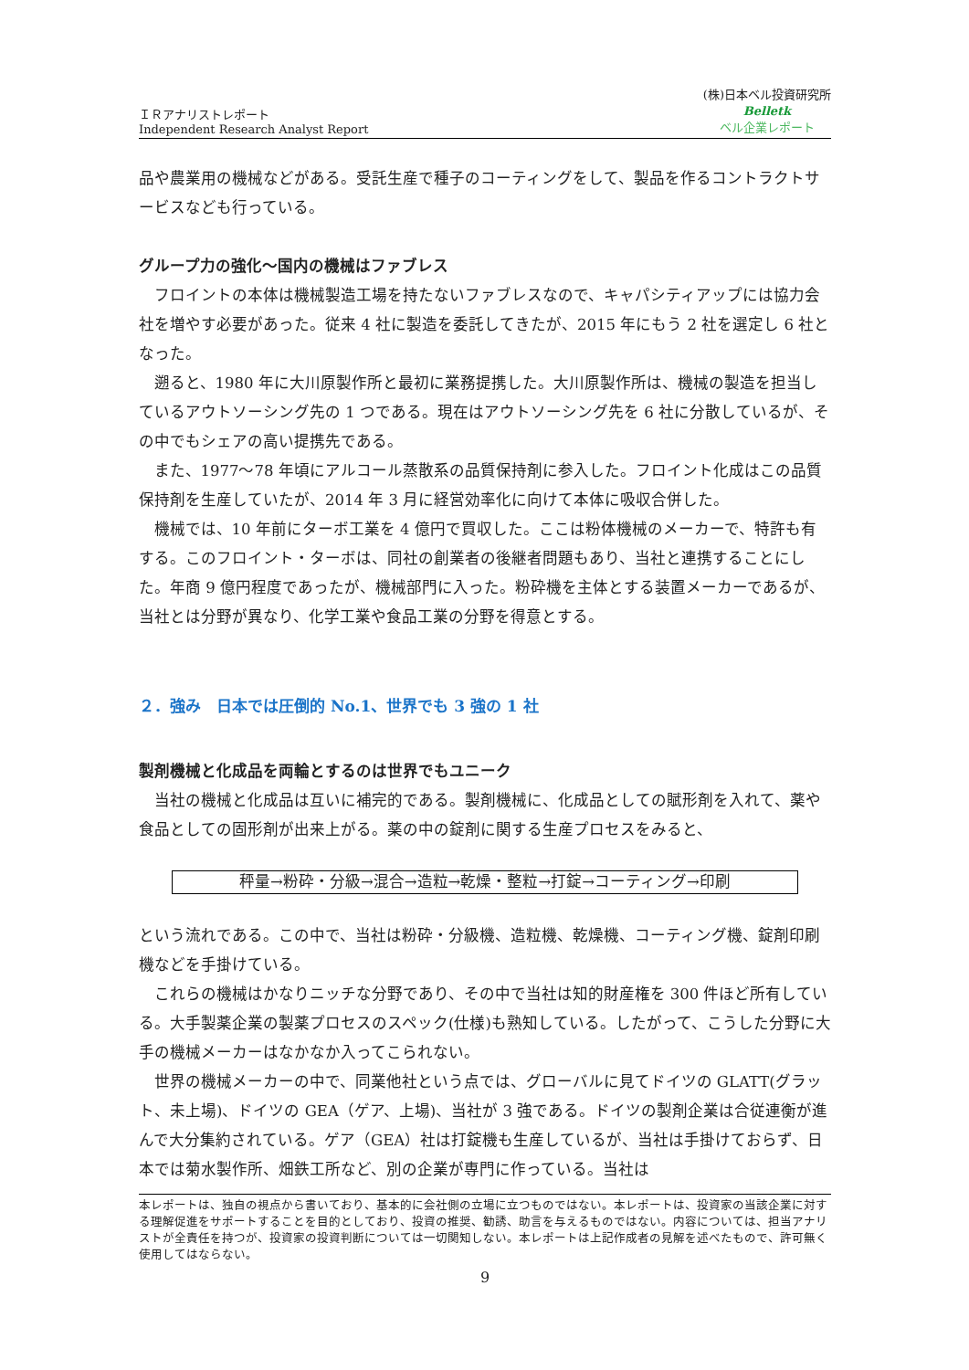ＩＲアナリストレポート
Independent Research Analyst Report
(株)日本ベル投資研究所
Belletk
ベル企業レポート
品や農業用の機械などがある。受託生産で種子のコーティングをして、製品を作るコントラクトサービスなども行っている。
グループ力の強化～国内の機械はファブレス
フロイントの本体は機械製造工場を持たないファブレスなので、キャパシティアップには協力会社を増やす必要があった。従来 4 社に製造を委託してきたが、2015 年にもう 2 社を選定し 6 社となった。
遡ると、1980 年に大川原製作所と最初に業務提携した。大川原製作所は、機械の製造を担当しているアウトソーシング先の 1 つである。現在はアウトソーシング先を 6 社に分散しているが、その中でもシェアの高い提携先である。
また、1977～78 年頃にアルコール蒸散系の品質保持剤に参入した。フロイント化成はこの品質保持剤を生産していたが、2014 年 3 月に経営効率化に向けて本体に吸収合併した。
機械では、10 年前にターボ工業を 4 億円で買収した。ここは粉体機械のメーカーで、特許も有する。このフロイント・ターボは、同社の創業者の後継者問題もあり、当社と連携することにした。年商 9 億円程度であったが、機械部門に入った。粉砕機を主体とする装置メーカーであるが、当社とは分野が異なり、化学工業や食品工業の分野を得意とする。
２．強み　日本では圧倒的 No.1、世界でも 3 強の 1 社
製剤機械と化成品を両輪とするのは世界でもユニーク
当社の機械と化成品は互いに補完的である。製剤機械に、化成品としての賦形剤を入れて、薬や食品としての固形剤が出来上がる。薬の中の錠剤に関する生産プロセスをみると、
秤量→粉砕・分級→混合→造粒→乾燥・整粒→打錠→コーティング→印刷
という流れである。この中で、当社は粉砕・分級機、造粒機、乾燥機、コーティング機、錠剤印刷機などを手掛けている。
これらの機械はかなりニッチな分野であり、その中で当社は知的財産権を 300 件ほど所有している。大手製薬企業の製薬プロセスのスペック(仕様)も熟知している。したがって、こうした分野に大手の機械メーカーはなかなか入ってこられない。
世界の機械メーカーの中で、同業他社という点では、グローバルに見てドイツの GLATT(グラット、未上場)、ドイツの GEA（ゲア、上場)、当社が 3 強である。ドイツの製剤企業は合従連衡が進んで大分集約されている。ゲア（GEA）社は打錠機も生産しているが、当社は手掛けておらず、日本では菊水製作所、畑鉄工所など、別の企業が専門に作っている。当社は
本レポートは、独自の視点から書いており、基本的に会社側の立場に立つものではない。本レポートは、投資家の当該企業に対する理解促進をサポートすることを目的としており、投資の推奨、勧誘、助言を与えるものではない。内容については、担当アナリストが全責任を持つが、投資家の投資判断については一切関知しない。本レポートは上記作成者の見解を述べたもので、許可無く使用してはならない。
9